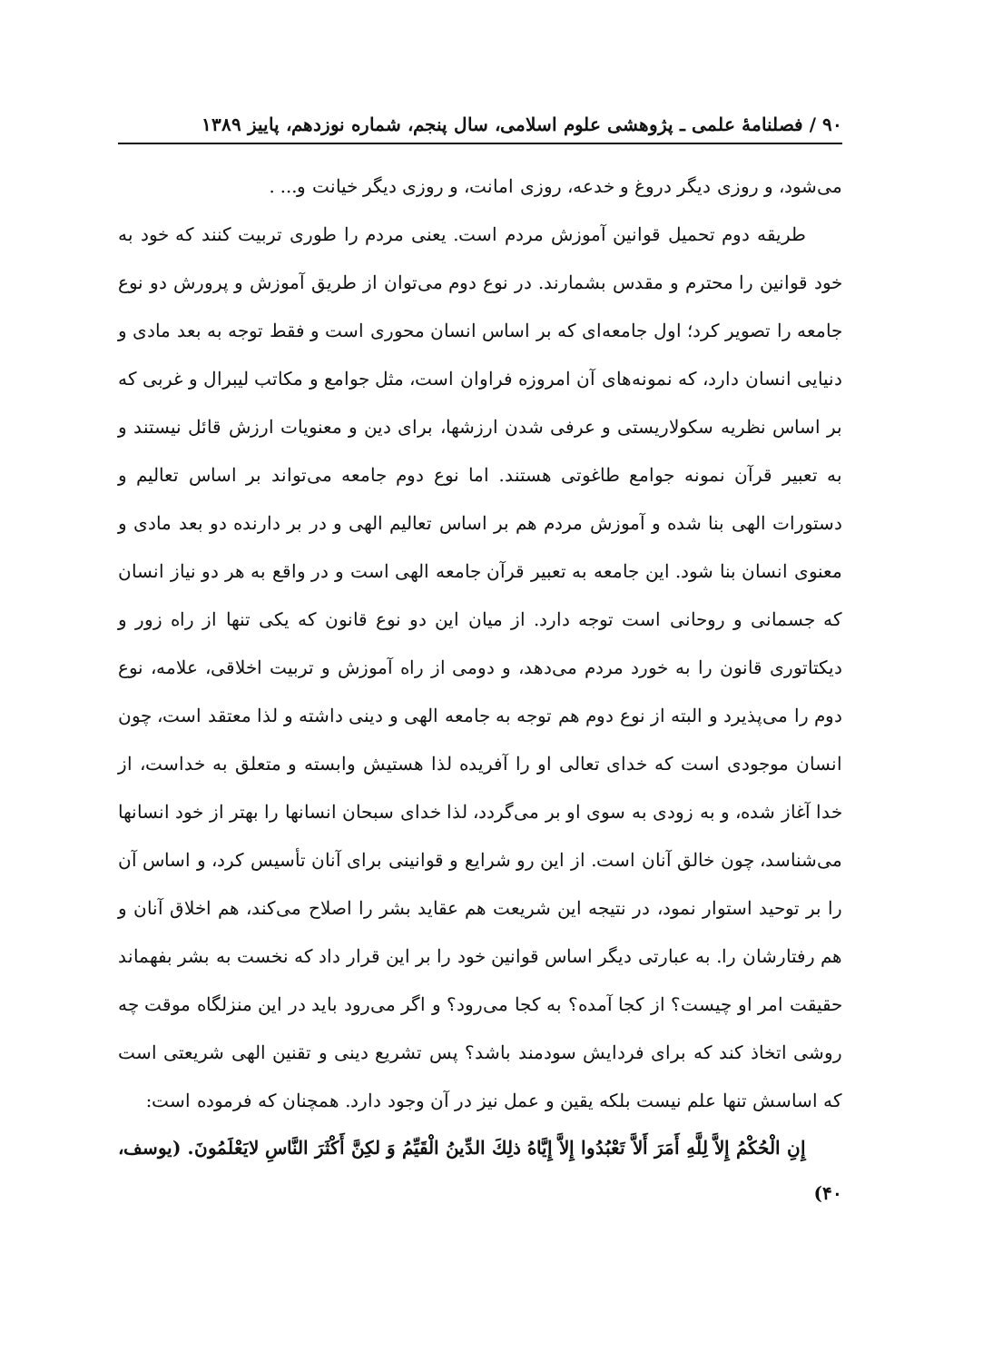۹۰ / فصلنامهٔ علمی ـ پژوهشی علوم اسلامی، سال پنجم، شماره نوزدهم، پاییز ۱۳۸۹
می‌شود، و روزی دیگر دروغ و خدعه، روزی امانت، و روزی دیگر خیانت و... .
طریقه دوم تحمیل قوانین آموزش مردم است. یعنی مردم را طوری تربیت کنند که خود به خود قوانین را محترم و مقدس بشمارند. در نوع دوم می‌توان از طریق آموزش و پرورش دو نوع جامعه را تصویر کرد؛ اول جامعه‌ای که بر اساس انسان محوری است و فقط توجه به بعد مادی و دنیایی انسان دارد، که نمونه‌های آن امروزه فراوان است، مثل جوامع و مکاتب لیبرال و غربی که بر اساس نظریه سکولاریستی و عرفی شدن ارزشها، برای دین و معنویات ارزش قائل نیستند و به تعبیر قرآن نمونه جوامع طاغوتی هستند. اما نوع دوم جامعه می‌تواند بر اساس تعالیم و دستورات الهی بنا شده و آموزش مردم هم بر اساس تعالیم الهی و در بر دارنده دو بعد مادی و معنوی انسان بنا شود. این جامعه به تعبیر قرآن جامعه الهی است و در واقع به هر دو نیاز انسان که جسمانی و روحانی است توجه دارد. از میان این دو نوع قانون که یکی تنها از راه زور و دیکتاتوری قانون را به خورد مردم می‌دهد، و دومی از راه آموزش و تربیت اخلاقی، علامه، نوع دوم را می‌پذیرد و البته از نوع دوم هم توجه به جامعه الهی و دینی داشته و لذا معتقد است، چون انسان موجودی است که خدای تعالی او را آفریده لذا هستیش وابسته و متعلق به خداست، از خدا آغاز شده، و به زودی به سوی او بر می‌گردد، لذا خدای سبحان انسانها را بهتر از خود انسانها می‌شناسد، چون خالق آنان است. از این رو شرایع و قوانینی برای آنان تأسیس کرد، و اساس آن را بر توحید استوار نمود، در نتیجه این شریعت هم عقاید بشر را اصلاح می‌کند، هم اخلاق آنان و هم رفتارشان را. به عبارتی دیگر اساس قوانین خود را بر این قرار داد که نخست به بشر بفهماند حقیقت امر او چیست؟ از کجا آمده؟ به کجا می‌رود؟ و اگر می‌رود باید در این منزلگاه موقت چه روشی اتخاذ کند که برای فردایش سودمند باشد؟ پس تشریع دینی و تقنین الهی شریعتی است که اساسش تنها علم نیست بلکه یقین و عمل نیز در آن وجود دارد. همچنان که فرموده است:
إِنِ الْحُكْمُ إِلاَّ لِلَّهِ أَمَرَ أَلاَّ تَعْبُدُوا إِلاَّ إِيَّاهُ ذلِكَ الدِّينُ الْقَيِّمُ وَ لكِنَّ أَكْثَرَ النَّاسِ لايَعْلَمُونَ. (یوسف، ۴۰)